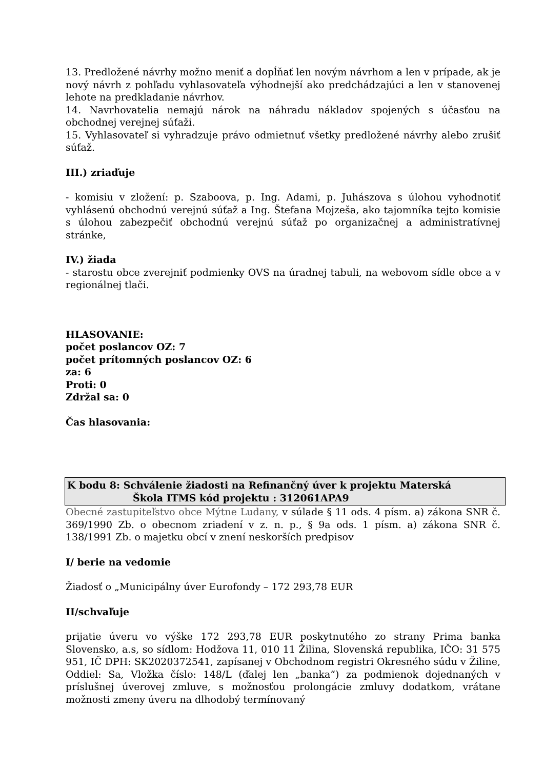13. Predložené návrhy možno meniť a dopĺňať len novým návrhom a len v prípade, ak je nový návrh z pohľadu vyhlasovateľa výhodnejší ako predchádzajúci a len v stanovenej lehote na predkladanie návrhov.
14. Navrhovatelia nemajú nárok na náhradu nákladov spojených s účasťou na obchodnej verejnej súťaži.
15. Vyhlasovateľ si vyhradzuje právo odmietnuť všetky predložené návrhy alebo zrušiť súťaž.
III.) zriaďuje
- komisiu v zložení: p. Szaboova, p. Ing. Adami, p. Juhászova s úlohou vyhodnotiť vyhlásenú obchodnú verejnú súťaž a Ing. Štefana Mojzeša, ako tajomníka tejto komisie s úlohou zabezpečiť obchodnú verejnú súťaž po organizačnej a administratívnej stránke,
IV.) žiada
- starostu obce zverejniť podmienky OVS na úradnej tabuli, na webovom sídle obce a v regionálnej tlači.
HLASOVANIE:
počet poslancov OZ: 7
počet prítomných poslancov OZ: 6
za: 6
Proti: 0
Zdržal sa: 0
Čas hlasovania:
K bodu 8: Schválenie žiadosti na Refinančný úver k projektu Materská
Škola ITMS kód projektu : 312061APA9
Obecné zastupiteľstvo obce Mýtne Ludany, v súlade § 11 ods. 4 písm. a) zákona SNR č. 369/1990 Zb. o obecnom zriadení v z. n. p., § 9a ods. 1 písm. a) zákona SNR č. 138/1991 Zb. o majetku obcí v znení neskorších predpisov
I/ berie na vedomie
Žiadosť o „Municipálny úver Eurofondy – 172 293,78 EUR
II/schvaľuje
prijatie úveru vo výške 172 293,78 EUR poskytnutého zo strany Prima banka Slovensko, a.s, so sídlom: Hodžova 11, 010 11 Žilina, Slovenská republika, IČO: 31 575 951, IČ DPH: SK2020372541, zapísanej v Obchodnom registri Okresného súdu v Žiline, Oddiel: Sa, Vložka číslo: 148/L (ďalej len „banka“) za podmienok dojednaných v príslušnej úverovej zmluve, s možnosťou prolongácie zmluvy dodatkom, vrátane možnosti zmeny úveru na dlhodobý termínovaný